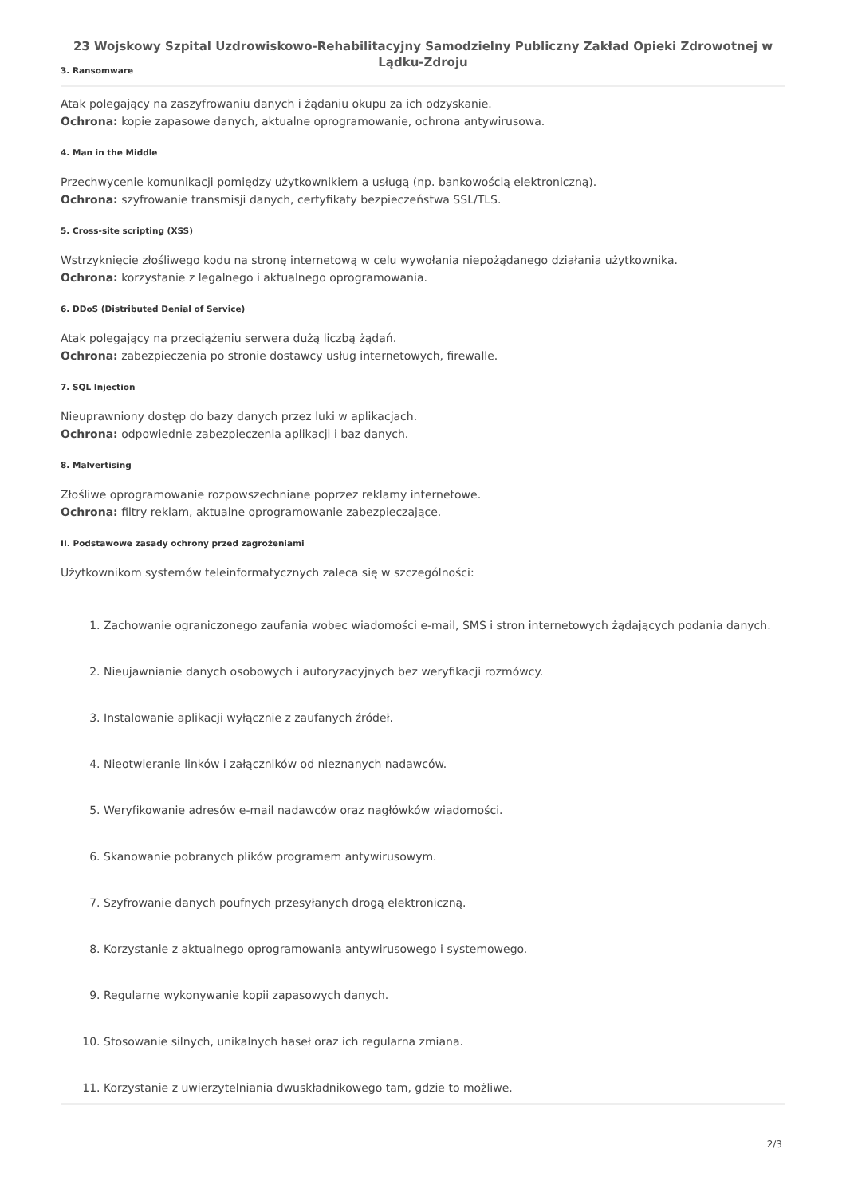23 Wojskowy Szpital Uzdrowiskowo-Rehabilitacyjny Samodzielny Publiczny Zakład Opieki Zdrowotnej w Lądku-Zdroju
3. Ransomware
Atak polegający na zaszyfrowaniu danych i żądaniu okupu za ich odzyskanie.
Ochrona: kopie zapasowe danych, aktualne oprogramowanie, ochrona antywirusowa.
4. Man in the Middle
Przechwycenie komunikacji pomiędzy użytkownikiem a usługą (np. bankowością elektroniczną).
Ochrona: szyfrowanie transmisji danych, certyfikaty bezpieczeństwa SSL/TLS.
5. Cross-site scripting (XSS)
Wstrzyknięcie złośliwego kodu na stronę internetową w celu wywołania niepożądanego działania użytkownika.
Ochrona: korzystanie z legalnego i aktualnego oprogramowania.
6. DDoS (Distributed Denial of Service)
Atak polegający na przeciążeniu serwera dużą liczbą żądań.
Ochrona: zabezpieczenia po stronie dostawcy usług internetowych, firewalle.
7. SQL Injection
Nieuprawniony dostęp do bazy danych przez luki w aplikacjach.
Ochrona: odpowiednie zabezpieczenia aplikacji i baz danych.
8. Malvertising
Złośliwe oprogramowanie rozpowszechniane poprzez reklamy internetowe.
Ochrona: filtry reklam, aktualne oprogramowanie zabezpieczające.
II. Podstawowe zasady ochrony przed zagrożeniami
Użytkownikom systemów teleinformatycznych zaleca się w szczególności:
1. Zachowanie ograniczonego zaufania wobec wiadomości e-mail, SMS i stron internetowych żądających podania danych.
2. Nieujawnianie danych osobowych i autoryzacyjnych bez weryfikacji rozmówcy.
3. Instalowanie aplikacji wyłącznie z zaufanych źródeł.
4. Nieotwieranie linków i załączników od nieznanych nadawców.
5. Weryfikowanie adresów e-mail nadawców oraz nagłówków wiadomości.
6. Skanowanie pobranych plików programem antywirusowym.
7. Szyfrowanie danych poufnych przesyłanych drogą elektroniczną.
8. Korzystanie z aktualnego oprogramowania antywirusowego i systemowego.
9. Regularne wykonywanie kopii zapasowych danych.
10. Stosowanie silnych, unikalnych haseł oraz ich regularna zmiana.
11. Korzystanie z uwierzytelniania dwuskładnikowego tam, gdzie to możliwe.
2/3